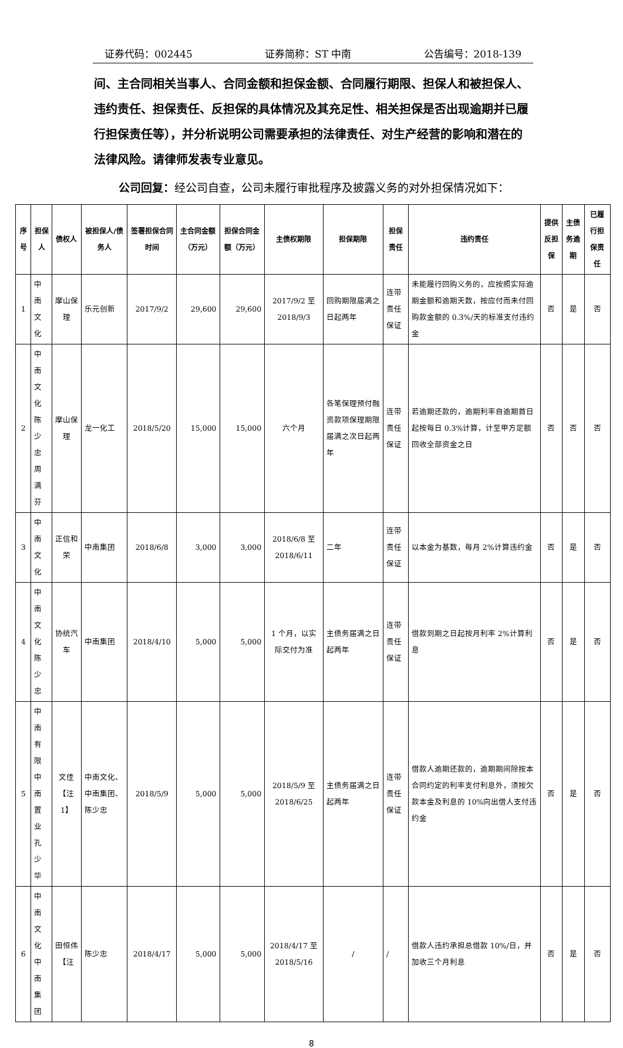证券代码：002445 证券简称：ST 中南 公告编号：2018-139
间、主合同相关当事人、合同金额和担保金额、合同履行期限、担保人和被担保人、违约责任、担保责任、反担保的具体情况及其充足性、相关担保是否出现逾期并已履行担保责任等），并分析说明公司需要承担的法律责任、对生产经营的影响和潜在的法律风险。请律师发表专业意见。
公司回复：经公司自查，公司未履行审批程序及披露义务的对外担保情况如下：
| 序号 | 担保人 | 债权人 | 被担保人/债务人 | 签署担保合同时间 | 主合同金额（万元） | 担保合同金额（万元） | 主债权期限 | 担保期限 | 担保责任 | 违约责任 | 提供反担保 | 主债务逾期 | 已履行担保责任 |
| --- | --- | --- | --- | --- | --- | --- | --- | --- | --- | --- | --- | --- | --- |
| 1 | 中南文化 | 摩山保理 | 乐元创新 | 2017/9/2 | 29,600 | 29,600 | 2017/9/2 至 2018/9/3 | 回购期限届满之日起两年 | 连带责任保证 | 未能履行回购义务的，应按照实际逾期金额和逾期天数，按应付而未付回购款金额的 0.3%/天的标准支付违约金 | 否 | 是 | 否 |
| 2 | 中南文化 陈少忠 周满芬 | 摩山保理 | 龙一化工 | 2018/5/20 | 15,000 | 15,000 | 六个月 | 各笔保理预付融资款项保理期限届满之次日起两年 | 连带责任保证 | 若逾期还款的，逾期利率自逾期首日起按每日 0.3%计算，计至甲方足额回收全部资金之日 | 否 | 否 | 否 |
| 3 | 中南文化 | 正信和荣 | 中南集团 | 2018/6/8 | 3,000 | 3,000 | 2018/6/8 至 2018/6/11 | 二年 | 连带责任保证 | 以本金为基数，每月 2%计算违约金 | 否 | 是 | 否 |
| 4 | 中南文化 陈少忠 | 协统汽车 | 中南集团 | 2018/4/10 | 5,000 | 5,000 | 1 个月，以实际交付为准 | 主债务届满之日起两年 | 连带责任保证 | 借款到期之日起按月利率 2%计算利息 | 否 | 是 | 否 |
| 5 | 中南有限 中南置业 孔少华 | 文佳【注1】 | 中南文化、中南集团、陈少忠 | 2018/5/9 | 5,000 | 5,000 | 2018/5/9 至 2018/6/25 | 主债务届满之日起两年 | 连带责任保证 | 借款人逾期还款的，逾期期间除按本合同约定的利率支付利息外，须按欠款本金及利息的 10%向出借人支付违约金 | 否 | 是 | 否 |
| 6 | 中南文化 中南集团 | 田恒伟【注 | 陈少忠 | 2018/4/17 | 5,000 | 5,000 | 2018/4/17 至 2018/5/16 | / | / | 借款人违约承担总借款 10%/日，并加收三个月利息 | 否 | 是 | 否 |
8